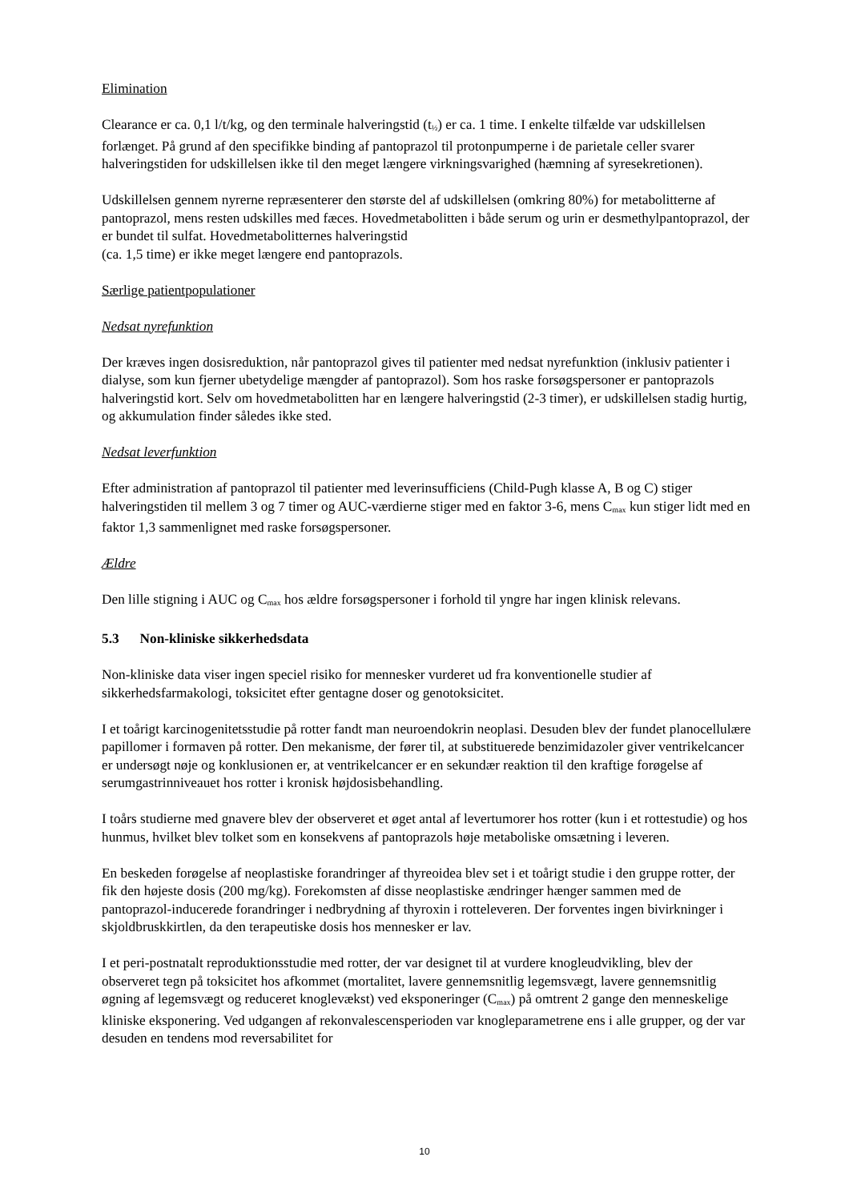Elimination
Clearance er ca. 0,1 l/t/kg, og den terminale halveringstid (t<sub>½</sub>) er ca. 1 time. I enkelte tilfælde var udskillelsen forlænget. På grund af den specifikke binding af pantoprazol til protonpumperne i de parietale celler svarer halveringstiden for udskillelsen ikke til den meget længere virkningsvarighed (hæmning af syresekretionen).
Udskillelsen gennem nyrerne repræsenterer den største del af udskillelsen (omkring 80%) for metabolitterne af pantoprazol, mens resten udskilles med fæces. Hovedmetabolitten i både serum og urin er desmethylpantoprazol, der er bundet til sulfat. Hovedmetabolitternes halveringstid
(ca. 1,5 time) er ikke meget længere end pantoprazols.
Særlige patientpopulationer
Nedsat nyrefunktion
Der kræves ingen dosisreduktion, når pantoprazol gives til patienter med nedsat nyrefunktion (inklusiv patienter i dialyse, som kun fjerner ubetydelige mængder af pantoprazol). Som hos raske forsøgspersoner er pantoprazols halveringstid kort. Selv om hovedmetabolitten har en længere halveringstid (2-3 timer), er udskillelsen stadig hurtig, og akkumulation finder således ikke sted.
Nedsat leverfunktion
Efter administration af pantoprazol til patienter med leverinsufficiens (Child-Pugh klasse A, B og C) stiger halveringstiden til mellem 3 og 7 timer og AUC-værdierne stiger med en faktor 3-6, mens C<sub>max</sub> kun stiger lidt med en faktor 1,3 sammenlignet med raske forsøgspersoner.
Ældre
Den lille stigning i AUC og C<sub>max</sub> hos ældre forsøgspersoner i forhold til yngre har ingen klinisk relevans.
5.3 Non-kliniske sikkerhedsdata
Non-kliniske data viser ingen speciel risiko for mennesker vurderet ud fra konventionelle studier af sikkerhedsfarmakologi, toksicitet efter gentagne doser og genotoksicitet.
I et toårigt karcinogenitetsstudie på rotter fandt man neuroendokrin neoplasi. Desuden blev der fundet planocellulære papillomer i formaven på rotter. Den mekanisme, der fører til, at substituerede benzimidazoler giver ventrikelcancer er undersøgt nøje og konklusionen er, at ventrikelcancer er en sekundær reaktion til den kraftige forøgelse af serumgastrinniveauet hos rotter i kronisk højdosisbehandling.
I toårs studierne med gnavere blev der observeret et øget antal af levertumorer hos rotter (kun i et rottestudie) og hos hunmus, hvilket blev tolket som en konsekvens af pantoprazols høje metaboliske omsætning i leveren.
En beskeden forøgelse af neoplastiske forandringer af thyreoidea blev set i et toårigt studie i den gruppe rotter, der fik den højeste dosis (200 mg/kg). Forekomsten af disse neoplastiske ændringer hænger sammen med de pantoprazol-inducerede forandringer i nedbrydning af thyroxin i rotteleveren. Der forventes ingen bivirkninger i skjoldbruskkirtlen, da den terapeutiske dosis hos mennesker er lav.
I et peri-postnatalt reproduktionsstudie med rotter, der var designet til at vurdere knogleudvikling, blev der observeret tegn på toksicitet hos afkommet (mortalitet, lavere gennemsnitlig legemsvægt, lavere gennemsnitlig øgning af legemsvægt og reduceret knoglevækst) ved eksponeringer (C<sub>max</sub>) på omtrent 2 gange den menneskelige kliniske eksponering. Ved udgangen af rekonvalescensperioden var knogleparametrene ens i alle grupper, og der var desuden en tendens mod reversabilitet for
10